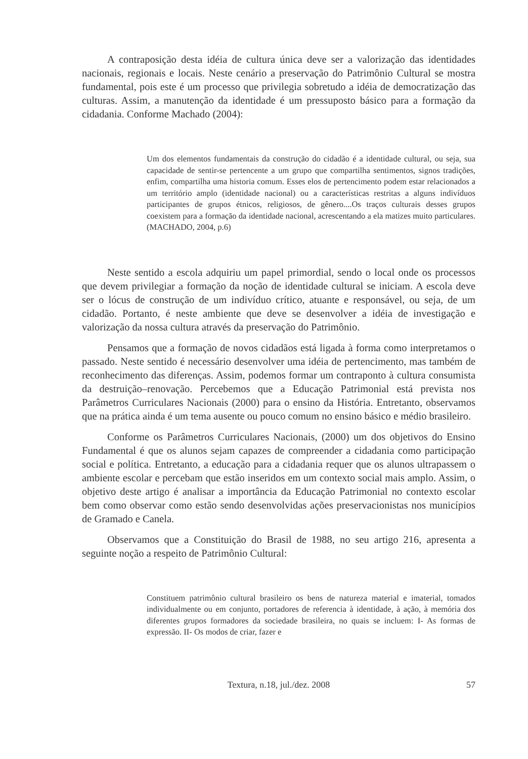A contraposição desta idéia de cultura única deve ser a valorização das identidades nacionais, regionais e locais. Neste cenário a preservação do Patrimônio Cultural se mostra fundamental, pois este é um processo que privilegia sobretudo a idéia de democratização das culturas. Assim, a manutenção da identidade é um pressuposto básico para a formação da cidadania. Conforme Machado (2004):
Um dos elementos fundamentais da construção do cidadão é a identidade cultural, ou seja, sua capacidade de sentir-se pertencente a um grupo que compartilha sentimentos, signos tradições, enfim, compartilha uma historia comum. Esses elos de pertencimento podem estar relacionados a um território amplo (identidade nacional) ou a características restritas a alguns indivíduos participantes de grupos étnicos, religiosos, de gênero....Os traços culturais desses grupos coexistem para a formação da identidade nacional, acrescentando a ela matizes muito particulares. (MACHADO, 2004, p.6)
Neste sentido a escola adquiriu um papel primordial, sendo o local onde os processos que devem privilegiar a formação da noção de identidade cultural se iniciam. A escola deve ser o lócus de construção de um indivíduo crítico, atuante e responsável, ou seja, de um cidadão. Portanto, é neste ambiente que deve se desenvolver a idéia de investigação e valorização da nossa cultura através da preservação do Patrimônio.
Pensamos que a formação de novos cidadãos está ligada à forma como interpretamos o passado. Neste sentido é necessário desenvolver uma idéia de pertencimento, mas também de reconhecimento das diferenças. Assim, podemos formar um contraponto à cultura consumista da destruição–renovação. Percebemos que a Educação Patrimonial está prevista nos Parâmetros Curriculares Nacionais (2000) para o ensino da História. Entretanto, observamos que na prática ainda é um tema ausente ou pouco comum no ensino básico e médio brasileiro.
Conforme os Parâmetros Curriculares Nacionais, (2000) um dos objetivos do Ensino Fundamental é que os alunos sejam capazes de compreender a cidadania como participação social e política. Entretanto, a educação para a cidadania requer que os alunos ultrapassem o ambiente escolar e percebam que estão inseridos em um contexto social mais amplo. Assim, o objetivo deste artigo é analisar a importância da Educação Patrimonial no contexto escolar bem como observar como estão sendo desenvolvidas ações preservacionistas nos municípios de Gramado e Canela.
Observamos que a Constituição do Brasil de 1988, no seu artigo 216, apresenta a seguinte noção a respeito de Patrimônio Cultural:
Constituem patrimônio cultural brasileiro os bens de natureza material e imaterial, tomados individualmente ou em conjunto, portadores de referencia à identidade, à ação, à memória dos diferentes grupos formadores da sociedade brasileira, no quais se incluem: I- As formas de expressão. II- Os modos de criar, fazer e
Textura, n.18, jul./dez. 2008
57